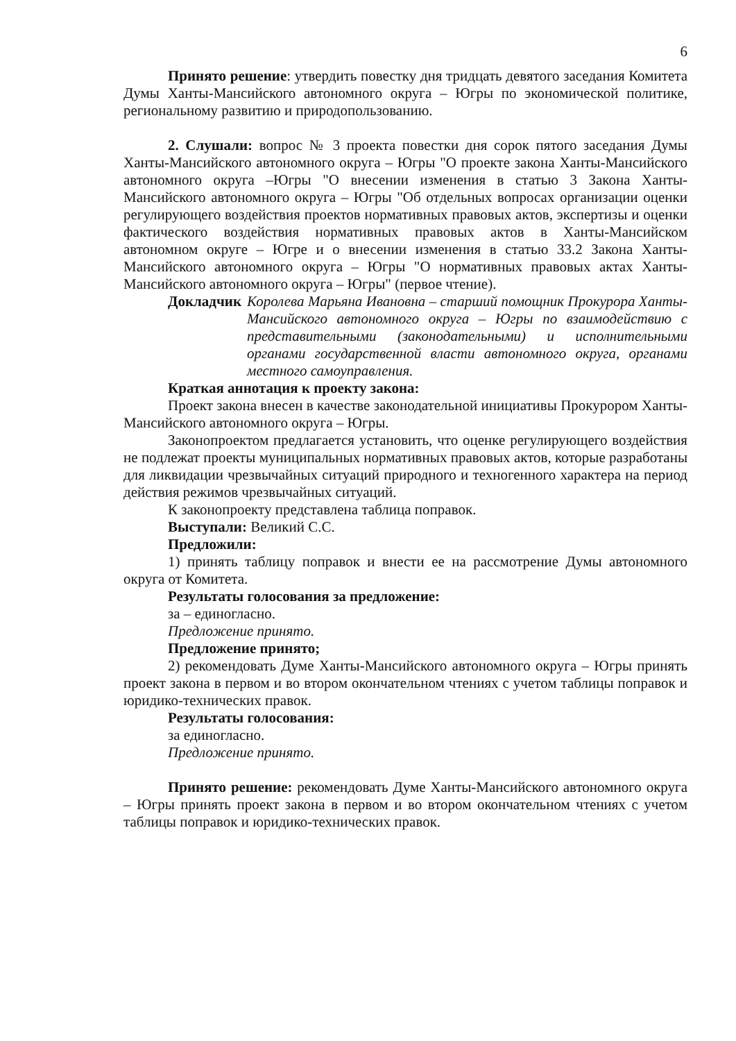6
Принято решение: утвердить повестку дня тридцать девятого заседания Комитета Думы Ханты-Мансийского автономного округа – Югры по экономической политике, региональному развитию и природопользованию.
2. Слушали: вопрос № 3 проекта повестки дня сорок пятого заседания Думы Ханты-Мансийского автономного округа – Югры "О проекте закона Ханты-Мансийского автономного округа –Югры "О внесении изменения в статью 3 Закона Ханты-Мансийского автономного округа – Югры "Об отдельных вопросах организации оценки регулирующего воздействия проектов нормативных правовых актов, экспертизы и оценки фактического воздействия нормативных правовых актов в Ханты-Мансийском автономном округе – Югре и о внесении изменения в статью 33.2 Закона Ханты-Мансийского автономного округа – Югры "О нормативных правовых актах Ханты-Мансийского автономного округа – Югры" (первое чтение).
Докладчик Королева Марьяна Ивановна – старший помощник Прокурора Ханты-Мансийского автономного округа – Югры по взаимодействию с представительными (законодательными) и исполнительными органами государственной власти автономного округа, органами местного самоуправления.
Краткая аннотация к проекту закона:
Проект закона внесен в качестве законодательной инициативы Прокурором Ханты-Мансийского автономного округа – Югры.
Законопроектом предлагается установить, что оценке регулирующего воздействия не подлежат проекты муниципальных нормативных правовых актов, которые разработаны для ликвидации чрезвычайных ситуаций природного и техногенного характера на период действия режимов чрезвычайных ситуаций.
К законопроекту представлена таблица поправок.
Выступали: Великий С.С.
Предложили:
1) принять таблицу поправок и внести ее на рассмотрение Думы автономного округа от Комитета.
Результаты голосования за предложение:
за – единогласно.
Предложение принято.
Предложение принято;
2) рекомендовать Думе Ханты-Мансийского автономного округа – Югры принять проект закона в первом и во втором окончательном чтениях с учетом таблицы поправок и юридико-технических правок.
Результаты голосования:
за единогласно.
Предложение принято.
Принято решение: рекомендовать Думе Ханты-Мансийского автономного округа – Югры принять проект закона в первом и во втором окончательном чтениях с учетом таблицы поправок и юридико-технических правок.